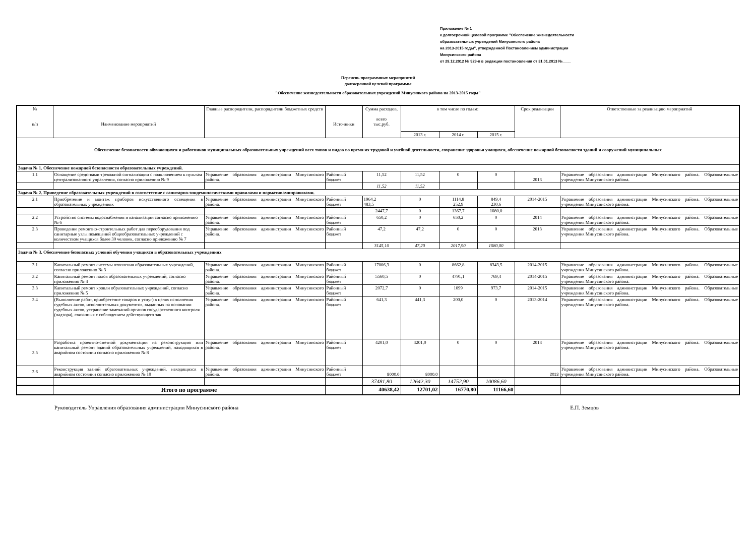Приложение № 1
к долгосрочной целевой программе "Обеспечение жизнедеятельности
образовательных учреждений Минусинского района
на 2013-2015 годы", утвержденной Постановлением администрации
Минусинского района
от 29.12.2012 № 929-п в редакции постановления от 31.01.2013 №____
Перечень программных мероприятий
долгосрочной целевой программы
"Обеспечение жизнедеятельности образовательных учреждений Минусинкого района на 2013-2015 годы"
| № п/п | Наименование мероприятий | Главные распорядители, распорядители бюджетных средств | Источники | Сумма расходов, всего тыс.руб. | в том числе по годам: | | | Срок реализации | Ответственные за реализацию мероприятий |
| --- | --- | --- | --- | --- | --- | --- | --- | --- | --- |
| | | | | | 2013 г. | 2014 г. | 2015 г. | | |
| Обеспечение безопасности обучающихся и работников муниципальных образовательных учреждений всех типов и видов во время их трудовой и учебной деятельности, сохранение здоровья учащихся, обеспечение пожарной безопасности зданий и сооружений муниципальных | | | | | | | | | |
| Задача № 1. Обеспечение пожарной безопасности образовательных учреждений. | | | | | | | | | |
| 1.1 | Оснащение средствами тревожной сигнализации с подключением к пультам централизованного управления, согласно приложению № 9 | Управление образования администрации Минусинского района. | Районный бюджет | 11,52 | 11,52 | 0 | 0 | 2013 | Управление образования администрации Минусинского района. Образовательные учреждения Минусинского района. |
| | | | | 11,52 | 11,52 | | | | |
| Задача № 2. Приведение образовательных учреждений в соответствие с санитарно-эпидемилогическими правилами и нормативамиправилами. | | | | | | | | | |
| 2.1 | Приобретение и монтаж приборов искусственного освещения в образовательных учреждениях | Управление образования администрации Минусинского района. | Районный бюджет | 1964,2 483,5 | 0 | 1114,8 252,9 | 849,4 230,6 | 2014-2015 | Управление образования администрации Минусинского района. Образовательные учреждения Минусинского района. |
| | | | | 2447,7 | 0 | 1367,7 | 1080,0 | | |
| 2.2 | Устройство системы водоснабжения и канализации согласно приложению № 6 | Управление образования администрации Минусинского района. | Районный бюджет | 650,2 | 0 | 650,2 | 0 | 2014 | Управление образования администрации Минусинского района. Образовательные учреждения Минусинского района. |
| 2.3 | Проведение ремонтно-строительных работ для переоборудования под санитарные узлы помещений общеобразовательных учреждений с количеством учащихся более 30 человек, согласно приложению № 7 | Управление образования администрации Минусинского района. | Районный бюджет | 47,2 | 47,2 | 0 | 0 | 2013 | Управление образования администрации Минусинского района. Образовательные учреждения Минусинского района. |
| | | | | 3145,10 | 47,20 | 2017,90 | 1080,00 | | |
| Задача № 3. Обеспечение безопасных условий обучения учащихся в образовательных учреждениях | | | | | | | | | |
| 3.1 | Капитальный ремонт системы отопления образовательных учреждений, согласно приложению № 3 | Управление образования администрации Минусинского района. | Районный бюджет | 17006,3 | 0 | 8662,8 | 8343,5 | 2014-2015 | Управление образования администрации Минусинского района. Образовательные учреждения Минусинского района. |
| 3.2 | Капитальный ремонт полов образовательных учреждений, согласно приложению № 4 | Управление образования администрации Минусинского района. | Районный бюджет | 5560,5 | 0 | 4791,1 | 769,4 | 2014-2015 | Управление образования администрации Минусинского района. Образовательные учреждения Минусинского района. |
| 3.3 | Капитальный ремонт кровли образовательных учреждений, согласно приложению № 5 | Управление образования администрации Минусинского района. | Районный бюджет | 2072,7 | 0 | 1099 | 973,7 | 2014-2015 | Управление образования администрации Минусинского района. Образовательные учреждения Минусинского района. |
| 3.4 | (Выполнение работ, приобретение товаров и услуг) в целях исполнения судебных актов, исполнительных документов, выданных на основании судебных актов, устранение замечаний органов государственного контроля (надзора), связанных с соблюдением действующего зак | Управление образования администрации Минусинского района. | Районный бюджет | 641,3 | 441,3 | 200,0 | 0 | 2013-2014 | Управление образования администрации Минусинского района. Образовательные учреждения Минусинского района. |
| 3.5 | Разработка проектно-сметной документации на реконструкцию или капитальный ремонт зданий образовательных учреждений, находящихся в аварийном состоянии согласно приложению № 8 | Управление образования администрации Минусинского района. | Районный бюджет | 4201,0 | 4201,0 | 0 | 0 | 2013 | Управление образования администрации Минусинского района. Образовательные учреждения Минусинского района. |
| 3.6 | Реконструкция зданий образовательных учреждений, находящихся в аварийном состоянии согласно приложению № 10 | Управление образования администрации Минусинского района. | Районный бюджет | 8000,0 | 8000,0 | | | 2013 | Управление образования администрации Минусинского района. Образовательные учреждения Минусинского района. |
| | | | | 37481,80 | 12642,30 | 14752,90 | 10086,60 | | |
| | Итого по программе | | | 40638,42 | 12701,02 | 16770,80 | 11166,60 | | |
Руководитель Управления образования администрации Минусинского района Е.П. Земцов